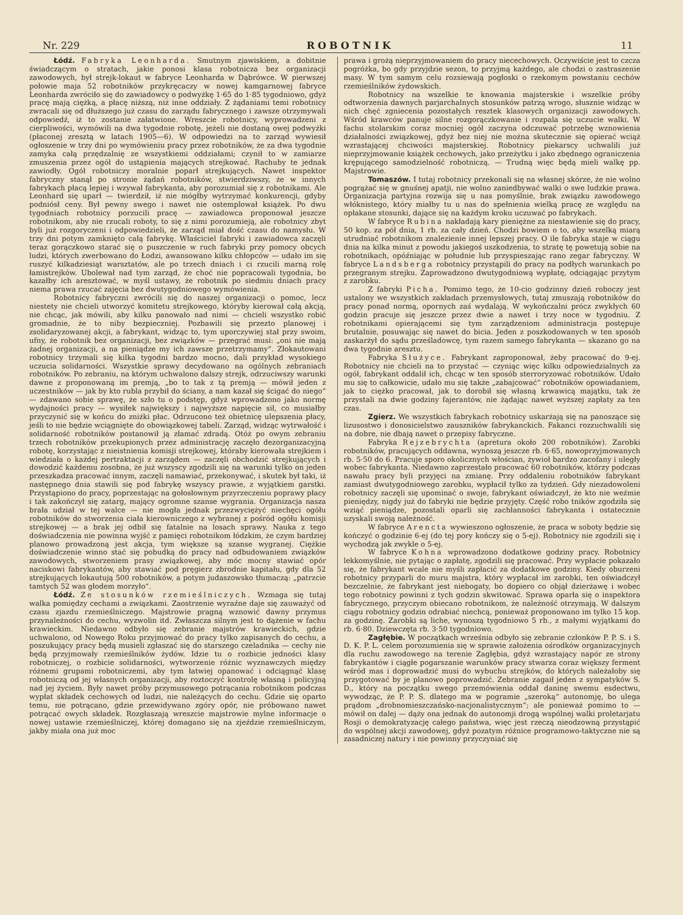Nr. 229 ROBOTNIK 11
Łódź. Fabryka Leonharda. Smutnym zjawiskiem, a dobitnie świadczącym o stratach, jakie ponosi klasa robotnicza bez organizacji zawodowych, był strejk-lokaut w fabryce Leonharda w Dąbrówce. W pierwszej połowie maja 52 robotników przykręcaczy w nowej kamgarnowej fabryce Leonharda zwróciło się do zawiadowcy o podwyżkę 1·65 do 1·85 tygodniowo, gdyż pracę mają ciężką, a płacę niższą, niż inne oddziały. Z żądaniami temi robotnicy zwracali się od dłuższego już czasu do zarządu fabrycznego i zawsze otrzymywali odpowiedź, iż to zostanie załatwione. Wreszcie robotnicy, wyprowadzeni z cierpliwości, wymówili na dwa tygodnie robotę, jeżeli nie dostaną owej podwyżki (płaconej zresztą w latach 1905—6). W odpowiedzi na to zarząd wywiesił ogłoszenie w trzy dni po wymówieniu pracy przez robotników, że za dwa tygodnie zamyka całą przędzalnię ze wszystkiemi oddziałami; czynił to w zamiarze zmuszenia przez ogół do ustąpienia mających strejkować. Rachuby te jednak zawiodły. Ogół robotniczy moralnie poparł strejkujących. Nawet inspektor fabryczny stanął po stronie żądań robotników, stwierdziwszy, że w innych fabrykach płacą lepiej i wzywał fabrykanta, aby porozumiał się z robotnikami. Ale Leonhard się uparł — twierdził, iż nie mógłby wytrzymać konkurencji, gdyby podniósł ceny. Był pewny swego i nawet nie ostemplował książek. Po dwu tygodniach robotnicy porzucili pracę — zawiadowca proponował jeszcze robotnikom, aby nie rzucali roboty, to się z nimi porozumieją, ale robotnicy zbyt byli już rozgoryczeni i odpowiedzieli, że zarząd miał dość czasu do namysłu. W trzy dni potym zamknięto całą fabrykę. Właściciel fabryki i zawiadowca zaczęli teraz gorączkowo starać się o puszczenie w ruch fabryki przy pomocy obcych ludzi, których zwerbowano do Łodzi, awansowano kilku chłopców — udało im się ruszyć kilkadziesiąt warsztatów, ale po trzech dniach i ci rzucili marną rolę łamistrejków. Ubolewał nad tym zarząd, że choć nie popracowali tygodnia, bo kazałby ich aresztować, w myśl ustawy, że robotnik po siedmiu dniach pracy niema prawa rzucać zajęcia bez dwutygodniowego wymówienia.
Robotnicy fabryczni zwrócili się do naszej organizacji o pomoc, lecz niestety nie chcieli utworzyć komitetu strejkowego, któryby kierował całą akcją, nie chcąc, jak mówili, aby kilku panowało nad nimi — chcieli wszystko robić gromadnie, że to niby bezpieczniej. Pozbawili się przezto planowej i zsolidaryzowanej akcji, a fabrykant, widząc to, tym uporczywiej stał przy swoim, ufny, że robotnik bez organizacji, bez związków — przegrać musi: „oni nie mają żadnej organizacji, a na pieniądze my ich zawsze przetrzymamy“. Złokautowani robotnicy trzymali się kilka tygodni bardzo mocno, dali przykład wysokiego uczucia solidarności. Wszystkie sprawy decydowano na ogólnych zebraniach robotników. Po zebraniu, na którym uchwalono dalszy strejk, odrzuciwszy warunki dawne z proponowaną im premją, „bo to tak z tą premją — mówił jeden z uczestników — jak by kto rubla przybił do ściany, a nam kazał się ścigać do niego“ — zdawano sobie sprawę, że szło tu o podstęp, gdyż wprowadzono jako normę wydajności pracy — wysiłek największy i najwyższe napięcie sił, co musiałby przyczynić się w końcu do zniżki płac. Odrzucono też obietnicę ulepszenia płacy, jeśli to nie będzie wciągnięte do obowiązkowej tabeli. Zarząd, widząc wytrwałość i solidarność robotników postanowił ją złamać zdradą. Otóż po owym zebraniu trzech robotników przekupionych przez administrację zaczęło dezorganizacyjną robotę, korzystając z nieistnienia komisji strejkowej, któraby kierowała strejkiem i wiedziała o każdej pertraktacji z zarządem — zaczęli obchodzić strejkujących i dowodzić każdemu zosobna, że już wszyscy zgodzili się na warunki tylko on jeden przeszkadza pracować innym, zaczęli namawiać, przekonywać, i skutek był taki, iż następnego dnia stawili się pod fabrykę wszyscy prawie, z wyjątkiem garstki. Przystąpiono do pracy, poprzestając na gołosłownym przyrzeczeniu poprawy płacy i tak zakończył się zatarg, mający ogromne szanse wygrania. Organizacja nasza brała udział w tej walce — nie mogła jednak przezwyciężyć niechęci ogółu robotników do stworzenia ciała kierowniczego z wybranej z pośród ogółu komisji strejkowej — a brak jej odbił się fatalnie na losach sprawy. Nauka z tego doświadczenia nie powinna wyjść z pamięci robotnikom łódzkim, że czym bardziej planowo prowadzoną jest akcja, tym większe są szanse wygranej. Ciężkie doświadczenie winno stać się pobudką do pracy nad odbudowaniem związków zawodowych, stworzeniem prasy związkowej, aby móc mocny stawiać opór naciskowi fabrykantów, aby stawiać pod pręgierz zbrodnie kapitału, gdy dla 52 strejkujących lokautują 500 robotników, a potym judaszowsko tłumaczą: „patrzcie tamtych 52 was głodem morzyło“.
Łódź. Ze stosunków rzemieślniczych. Wzmaga się tutaj walka pomiędzy cechami a związkami. Zaostrzenie wyraźne daje się zauważyć od czasu zjazdu rzemieślniczego. Majstrowie pragną wznowić dawny przymus przynależności do cechu, wyzwolin itd. Zwłaszcza silnym jest to dążenie w fachu krawieckim. Niedawno odbyło się zebranie majstrów krawieckich, gdzie uchwalono, od Nowego Roku przyjmować do pracy tylko zapisanych do cechu, a poszukujący pracy będą musieli zgłaszać się do starszego czeladnika — cechy nie będą przyjmowały rzemieślników żydów. Idzie tu o rozbicie jedności klasy robotniczej, o rozbicie solidarności, wytworzenie różnic wyznawczych między różnemi grupami robotniczemi, aby tym łatwiej opanować i odciągnąć klasę robotniczą od jej własnych organizacji, aby roztoczyć kontrolę własną i policyjną nad jej życiem. Były nawet próby przymusowego potrącania robotnikom podczas wypłat składek cechowych od ludzi, nie należących do cechu. Gdzie się oparto temu, nie potrącano, gdzie przewidywano zgóry opór, nie próbowano nawet potrącać owych składek. Rozgłaszają wreszcie majstrowie mylne informacje o nowej ustawie rzemieślniczej, której domagano się na zjeździe rzemieślniczym, jakby miała ona już moc
prawa i grożą nieprzyjmowaniem do pracy niecechowych. Oczywiście jest to czcza pogróżka, bo gdy przyjdzie sezon, to przyjmą każdego, ale chodzi o zastraszenie masy. W tym samym celu rozsiewają pogłoski o rzekomym powstaniu cechów rzemieślników żydowskich.
Robotnicy na wszelkie te knowania majsterskie i wszelkie próby odtworzenia dawnych parjarchalnych stosunków patrzą wrogo, słusznie widząc w nich chęć zgniecenia pozostałych resztek klasowych organizacji zawodowych. Wśród krawców panuje silne rozgorączkowanie i rozpala się uczucie walki. W fachu stolarskim coraz mocniej ogół zaczyna odczuwać potrzebę wznowienia działalności związkowej, gdyż bez niej nie można skutecznie się opierać wciąż wzrastającej chciwości majsterskiej. Robotnicy piekarscy uchwalili już nieprzyjmowanie książek cechowych, jako przeżytku i jako zbędnego ograniczenia krępującego samodzielność robotniczą. — Trudną więc będą mieli walkę pp. Majstrowie.
Tomaszów. I tutaj robotnicy przekonali się na własnej skórze, że nie wolno pogrążać się w gnuśnej apatji, nie wolno zaniedbywać walki o swe ludzkie prawa. Organizacja partyjna rozwija się u nas pomyślnie, brak związku zawodowego włóknistego, który miałby tu u nas do spełnienia wielką pracę ze względu na opłakane stosunki, dające się na każdym kroku uczuwać po fabrykach.
W fabryce Rubina nakładają kary pieniężne za niestawienie się do pracy, 50 kop. za pół dnia, 1 rb. za cały dzień. Chodzi bowiem o to, aby wszelką miarą utrudniać robotnikom znalezienie innej lepszej pracy. O ile fabryka staje w ciągu dnia na kilka minut z powodu jakiegoś uszkodzenia, to stratę tę powetują sobie na robotnikach, opóźniając w południe lub przyspieszając rano zegar fabryczny. W fabryce Landsberga robotnicy przystąpili do pracy na podłych warunkach po przegranym strejku. Zaprowadzono dwutygodniową wypłatę, odciągając przytym z zarobku.
Z fabryki Picha. Pomimo tego, że 10-cio godzinny dzień roboczy jest ustalony we wszystkich zakładach przemysłowych, tutaj zmuszają robotników do pracy ponad normą, opornych zaś wydalają. W wykończalni prócz zwykłych 60 godzin pracuje się jeszcze przez dwie a nawet i trzy noce w tygodniu. Z robotnikami opierającemi się tym zarządzeniom administracja postępuje brutalnie, posuwając się nawet do bicia. Jeden z poszkodowanych w ten sposób zaskarżył do sądu prześladowcę, tym razem samego fabrykanta — skazano go na dwa tygodnie aresztu.
Fabryka Służyce. Fabrykant zaproponował, żeby pracować do 9-ej. Robotnicy nie chcieli na to przystać — czyniąc więc kilku odpowiedzialnych za ogół, fabrykant oddalił ich, chcąc w ten sposób sterroryzować robotników. Udało mu się to całkowicie, udało mu się także „zabajcować“ robotników opowiadaniem, jak to ciężko pracował, jak to dorobił się własną krwawicą majątku, tak że przystali na dwie godziny fajerantów, nie żądając nawet wyższej zapłaty za ten czas.
Zgierz. We wszystkich fabrykach robotnicy uskarżają się na panoszące się lizusostwo i donosicielstwo zauszników fabrykanckich. Fakanci rozzuchwalili się na dobre, nie dbają nawet o przepisy fabryczne.
Fabryka Rejzebrychta (apretura około 200 robotników). Zarobki robotników, pracujących oddawna, wynoszą jeszcze rb. 6·65, nowoprzyjmowanych rb. 5·50 do 6. Pracuje sporo okolicznych włościan, żywioł bardzo zacofany i uległy wobec fabrykanta. Niedawno zaprzestało pracować 60 robotników, którzy podczas nawału pracy byli przyjęci na zmianę. Przy oddaleniu robotników fabrykant zamiast dwutygodniowego zarobku, wypłacił tylko za tydzień. Gdy niezadowoleni robotnicy zaczęli się upominać o swoje, fabrykant oświadczył, że kto nie weźmie pieniędzy, nigdy już do fabryki nie będzie przyjęty. Część robo tników zgodziła się wziąć pieniądze, pozostali oparli się zachłanności fabrykanta i ostatecznie uzyskali swoją należność.
W fabryce Arencta wywieszono ogłoszenie, że praca w soboty będzie się kończyć o godzinie 6-ej (do tej pory kończy się o 5-ej). Robotnicy nie zgodzili się i wychodzą jak zwykle o 5-ej.
W fabryce Kohna wprowadzono dodatkowe godziny pracy. Robotnicy lekkomyślnie, nie pytając o zapłatę, zgodzili się pracować. Przy wypłacie pokazało się, że fabrykant wcale nie myśli zapłacić za dodatkowe godziny. Kiedy oburzeni robotnicy przyparli do muru majstra, który wypłacał im zarobki, ten oświadczył bezczelnie, że fabrykant jest niebogaty, bo dopiero co objął dzierżawę i wobec tego robotnicy powinni z tych godzin skwitować. Sprawa oparła się o inspektora fabrycznego, przyczym obiecano robotnikom, że należność otrzymają. W dalszym ciągu robotnicy godzin odrabiać niechcą, ponieważ proponowano im tylko 15 kop. za godzinę. Zarobki są liche, wynoszą tygodniowo 5 rb., z małymi wyjątkami do rb. 6·80. Dziewczęta rb. 3·50 tygodniowo.
Zagłębie. W początkach września odbyło się zebranie członków P. P. S. i S. D. K. P. L. celem porozumienia się w sprawie założenia ośrodków organizacyjnych dla ruchu zawodowego na terenie Zagłębia, gdyż wzrastający napór ze strony fabrykantów i ciągłe pogarszanie warunków pracy stwarza coraz większy ferment wśród mas i doprowadzić musi do wybuchu strejków, do których należałoby się przygotować by je planowo poprowadzić. Zebranie zagaił jeden z sympatyków S. D., który na początku swego przemówienia oddał daninę swemu esdectwu, wywodząc, że P. P. S. dlatego ma w pogramie „szeroką“ autonomję, bo ulega prądom „drobnomieszczańsko-nacjonalistycznym“; ale ponieważ pomimo to — mówił on dalej — dąży ona jednak do autonomji drogą wspólnej walki proletarjatu Rosji o demokratyzację całego państwa, więc jest rzeczą nieodzowną przystąpić do wspólnej akcji zawodowej, gdyż pozatym różnice programowo-taktyczne nie są zasadniczej natury i nie powinny przyczyniać się